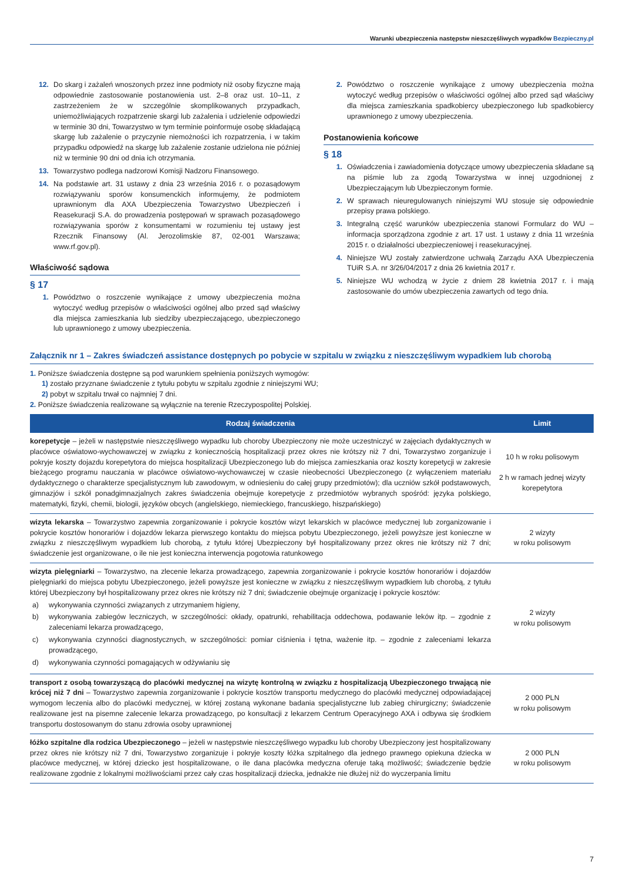Warunki ubezpieczenia następstw nieszczęśliwych wypadków Bezpieczny.pl
12. Do skarg i zażaleń wnoszonych przez inne podmioty niż osoby fizyczne mają odpowiednie zastosowanie postanowienia ust. 2–8 oraz ust. 10–11, z zastrzeżeniem że w szczególnie skomplikowanych przypadkach, uniemożliwiających rozpatrzenie skargi lub zażalenia i udzielenie odpowiedzi w terminie 30 dni, Towarzystwo w tym terminie poinformuje osobę składającą skargę lub zażalenie o przyczynie niemożności ich rozpatrzenia, i w takim przypadku odpowiedź na skargę lub zażalenie zostanie udzielona nie później niż w terminie 90 dni od dnia ich otrzymania.
13. Towarzystwo podlega nadzorowi Komisji Nadzoru Finansowego.
14. Na podstawie art. 31 ustawy z dnia 23 września 2016 r. o pozasądowym rozwiązywaniu sporów konsumenckich informujemy, że podmiotem uprawnionym dla AXA Ubezpieczenia Towarzystwo Ubezpieczeń i Reasekuracji S.A. do prowadzenia postępowań w sprawach pozasądowego rozwiązywania sporów z konsumentami w rozumieniu tej ustawy jest Rzecznik Finansowy (Al. Jerozolimskie 87, 02-001 Warszawa; www.rf.gov.pl).
Właściwość sądowa
§ 17
1. Powództwo o roszczenie wynikające z umowy ubezpieczenia można wytoczyć według przepisów o właściwości ogólnej albo przed sąd właściwy dla miejsca zamieszkania lub siedziby ubezpieczającego, ubezpieczonego lub uprawnionego z umowy ubezpieczenia.
2. Powództwo o roszczenie wynikające z umowy ubezpieczenia można wytoczyć według przepisów o właściwości ogólnej albo przed sąd właściwy dla miejsca zamieszkania spadkobiercy ubezpieczonego lub spadkobiercy uprawnionego z umowy ubezpieczenia.
Postanowienia końcowe
§ 18
1. Oświadczenia i zawiadomienia dotyczące umowy ubezpieczenia składane są na piśmie lub za zgodą Towarzystwa w innej uzgodnionej z Ubezpieczającym lub Ubezpieczonym formie.
2. W sprawach nieuregulowanych niniejszymi WU stosuje się odpowiednie przepisy prawa polskiego.
3. Integralną część warunków ubezpieczenia stanowi Formularz do WU – informacja sporządzona zgodnie z art. 17 ust. 1 ustawy z dnia 11 września 2015 r. o działalności ubezpieczeniowej i reasekuracyjnej.
4. Niniejsze WU zostały zatwierdzone uchwałą Zarządu AXA Ubezpieczenia TUiR S.A. nr 3/26/04/2017 z dnia 26 kwietnia 2017 r.
5. Niniejsze WU wchodzą w życie z dniem 28 kwietnia 2017 r. i mają zastosowanie do umów ubezpieczenia zawartych od tego dnia.
Załącznik nr 1 – Zakres świadczeń assistance dostępnych po pobycie w szpitalu w związku z nieszczęśliwym wypadkiem lub chorobą
1. Poniższe świadczenia dostępne są pod warunkiem spełnienia poniższych wymogów:
1) zostało przyznane świadczenie z tytułu pobytu w szpitalu zgodnie z niniejszymi WU;
2) pobyt w szpitalu trwał co najmniej 7 dni.
2. Poniższe świadczenia realizowane są wyłącznie na terenie Rzeczypospolitej Polskiej.
| Rodzaj świadczenia | Limit |
| --- | --- |
| korepetycje – jeżeli w następstwie nieszczęśliwego wypadku lub choroby Ubezpieczony nie może uczestniczyć w zajęciach dydaktycznych w placówce oświatowo-wychowawczej w związku z koniecznością hospitalizacji przez okres nie krótszy niż 7 dni, Towarzystwo zorganizuje i pokryje koszty dojazdu korepetytora do miejsca hospitalizacji Ubezpieczonego lub do miejsca zamieszkania oraz koszty korepetycji w zakresie bieżącego programu nauczania w placówce oświatowo-wychowawczej w czasie nieobecności Ubezpieczonego (z wyłączeniem materiału dydaktycznego o charakterze specjalistycznym lub zawodowym, w odniesieniu do całej grupy przedmiotów); dla uczniów szkół podstawowych, gimnazjów i szkół ponadgimnazjalnych zakres świadczenia obejmuje korepetycje z przedmiotów wybranych spośród: języka polskiego, matematyki, fizyki, chemii, biologii, języków obcych (angielskiego, niemieckiego, francuskiego, hiszpańskiego) | 10 h w roku polisowym 2 h w ramach jednej wizyty korepetytora |
| wizyta lekarska – Towarzystwo zapewnia zorganizowanie i pokrycie kosztów wizyt lekarskich w placówce medycznej lub zorganizowanie i pokrycie kosztów honorariów i dojazdów lekarza pierwszego kontaktu do miejsca pobytu Ubezpieczonego, jeżeli powyższe jest konieczne w związku z nieszczęśliwym wypadkiem lub chorobą, z tytułu której Ubezpieczony był hospitalizowany przez okres nie krótszy niż 7 dni; świadczenie jest organizowane, o ile nie jest konieczna interwencja pogotowia ratunkowego | 2 wizyty w roku polisowym |
| wizyta pielęgniarki – Towarzystwo, na zlecenie lekarza prowadzącego, zapewnia zorganizowanie i pokrycie kosztów honorariów i dojazdów pielęgniarki do miejsca pobytu Ubezpieczonego, jeżeli powyższe jest konieczne w związku z nieszczęśliwym wypadkiem lub chorobą, z tytułu której Ubezpieczony był hospitalizowany przez okres nie krótszy niż 7 dni; świadczenie obejmuje organizację i pokrycie kosztów: a) wykonywania czynności związanych z utrzymaniem higieny, b) wykonywania zabiegów leczniczych, w szczególności: okłady, opatrunki, rehabilitacja oddechowa, podawanie leków itp. – zgodnie z zaleceniami lekarza prowadzącego, c) wykonywania czynności diagnostycznych, w szczególności: pomiar ciśnienia i tętna, ważenie itp. – zgodnie z zaleceniami lekarza prowadzącego, d) wykonywania czynności pomagających w odżywianiu się | 2 wizyty w roku polisowym |
| transport z osobą towarzyszącą do placówki medycznej na wizytę kontrolną w związku z hospitalizacją Ubezpieczonego trwającą nie krócej niż 7 dni – Towarzystwo zapewnia zorganizowanie i pokrycie kosztów transportu medycznego do placówki medycznej odpowiadającej wymogom leczenia albo do placówki medycznej, w której zostaną wykonane badania specjalistyczne lub zabieg chirurgiczny; świadczenie realizowane jest na pisemne zalecenie lekarza prowadzącego, po konsultacji z lekarzem Centrum Operacyjnego AXA i odbywa się środkiem transportu dostosowanym do stanu zdrowia osoby uprawnionej | 2 000 PLN w roku polisowym |
| łóżko szpitalne dla rodzica Ubezpieczonego – jeżeli w następstwie nieszczęśliwego wypadku lub choroby Ubezpieczony jest hospitalizowany przez okres nie krótszy niż 7 dni, Towarzystwo zorganizuje i pokryje koszty łóżka szpitalnego dla jednego prawnego opiekuna dziecka w placówce medycznej, w której dziecko jest hospitalizowane, o ile dana placówka medyczna oferuje taką możliwość; świadczenie będzie realizowane zgodnie z lokalnymi możliwościami przez cały czas hospitalizacji dziecka, jednakże nie dłużej niż do wyczerpania limitu | 2 000 PLN w roku polisowym |
7